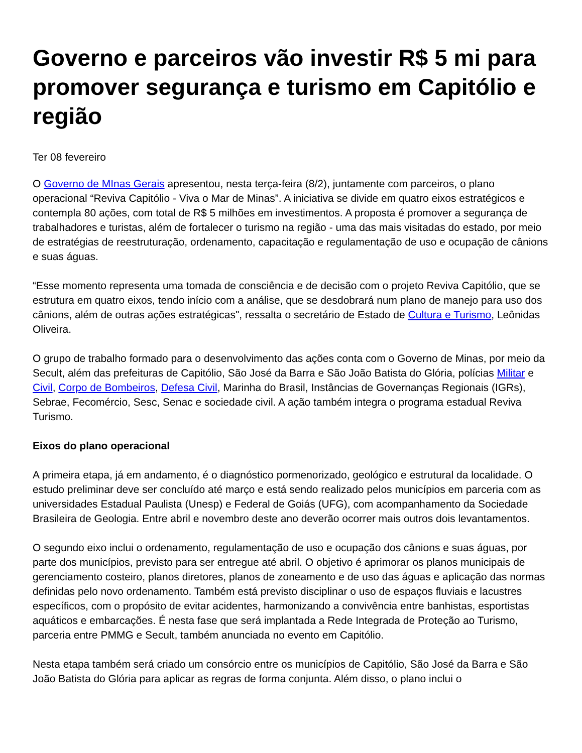Governo e parceiros vão investir R$ 5 mi para promover segurança e turismo em Capitólio e região
Ter 08 fevereiro
O Governo de MInas Gerais apresentou, nesta terça-feira (8/2), juntamente com parceiros, o plano operacional “Reviva Capitólio - Viva o Mar de Minas”. A iniciativa se divide em quatro eixos estratégicos e contempla 80 ações, com total de R$ 5 milhões em investimentos. A proposta é promover a segurança de trabalhadores e turistas, além de fortalecer o turismo na região - uma das mais visitadas do estado, por meio de estratégias de reestruturação, ordenamento, capacitação e regulamentação de uso e ocupação de cânions e suas águas.
“Esse momento representa uma tomada de consciência e de decisão com o projeto Reviva Capitólio, que se estrutura em quatro eixos, tendo início com a análise, que se desdobrará num plano de manejo para uso dos cânions, além de outras ações estratégicas", ressalta o secretário de Estado de Cultura e Turismo, Leônidas Oliveira.
O grupo de trabalho formado para o desenvolvimento das ações conta com o Governo de Minas, por meio da Secult, além das prefeituras de Capitólio, São José da Barra e São João Batista do Glória, polícias Militar e Civil, Corpo de Bombeiros, Defesa Civil, Marinha do Brasil, Instâncias de Governanças Regionais (IGRs), Sebrae, Fecomércio, Sesc, Senac e sociedade civil. A ação também integra o programa estadual Reviva Turismo.
Eixos do plano operacional
A primeira etapa, já em andamento, é o diagnóstico pormenorizado, geológico e estrutural da localidade. O estudo preliminar deve ser concluído até março e está sendo realizado pelos municípios em parceria com as universidades Estadual Paulista (Unesp) e Federal de Goiás (UFG), com acompanhamento da Sociedade Brasileira de Geologia. Entre abril e novembro deste ano deverão ocorrer mais outros dois levantamentos.
O segundo eixo inclui o ordenamento, regulamentação de uso e ocupação dos cânions e suas águas, por parte dos municípios, previsto para ser entregue até abril. O objetivo é aprimorar os planos municipais de gerenciamento costeiro, planos diretores, planos de zoneamento e de uso das águas e aplicação das normas definidas pelo novo ordenamento. Também está previsto disciplinar o uso de espaços fluviais e lacustres específicos, com o propósito de evitar acidentes, harmonizando a convivência entre banhistas, esportistas aquáticos e embarcações. É nesta fase que será implantada a Rede Integrada de Proteção ao Turismo, parceria entre PMMG e Secult, também anunciada no evento em Capitólio.
Nesta etapa também será criado um consórcio entre os municípios de Capitólio, São José da Barra e São João Batista do Glória para aplicar as regras de forma conjunta. Além disso, o plano inclui o